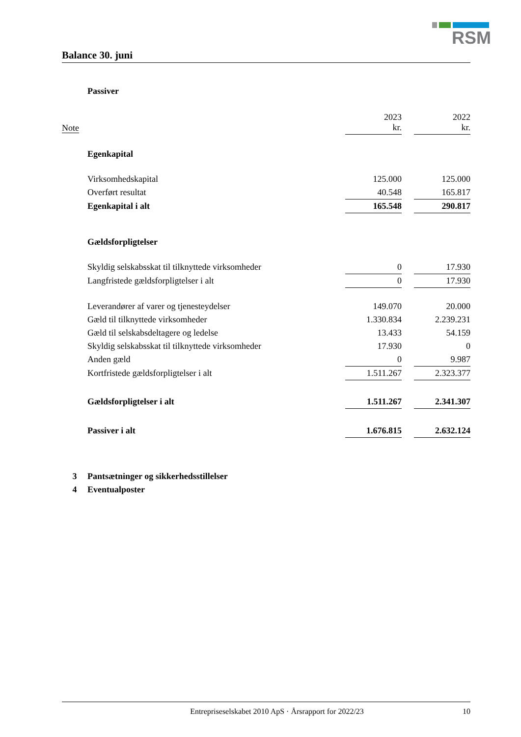RSM
Balance 30. juni
| | Passiver | | | | |
| Note | | 2023 kr. | | 2022 kr. | |
| | Egenkapital | | | | |
| | Virksomhedskapital | 125.000 | | 125.000 | |
| | Overført resultat | 40.548 | | 165.817 | |
| | Egenkapital i alt | 165.548 | | 290.817 | |
| | Gældsforpligtelser | | | | |
| | Skyldig selskabsskat til tilknyttede virksomheder | 0 | | 17.930 | |
| | Langfristede gældsforpligtelser i alt | 0 | | 17.930 | |
| | Leverandører af varer og tjenesteydelser | 149.070 | | 20.000 | |
| | Gæld til tilknyttede virksomheder | 1.330.834 | | 2.239.231 | |
| | Gæld til selskabsdeltagere og ledelse | 13.433 | | 54.159 | |
| | Skyldig selskabsskat til tilknyttede virksomheder | 17.930 | | 0 | |
| | Anden gæld | 0 | | 9.987 | |
| | Kortfristede gældsforpligtelser i alt | 1.511.267 | | 2.323.377 | |
| | Gældsforpligtelser i alt | 1.511.267 | | 2.341.307 | |
| | Passiver i alt | 1.676.815 | | 2.632.124 | |
| 3 | Pantsætninger og sikkerhedsstillelser | | | | |
| 4 | Eventualposter | | | | |
Entrepriseselskabet 2010 ApS · Årsrapport for 2022/23 10